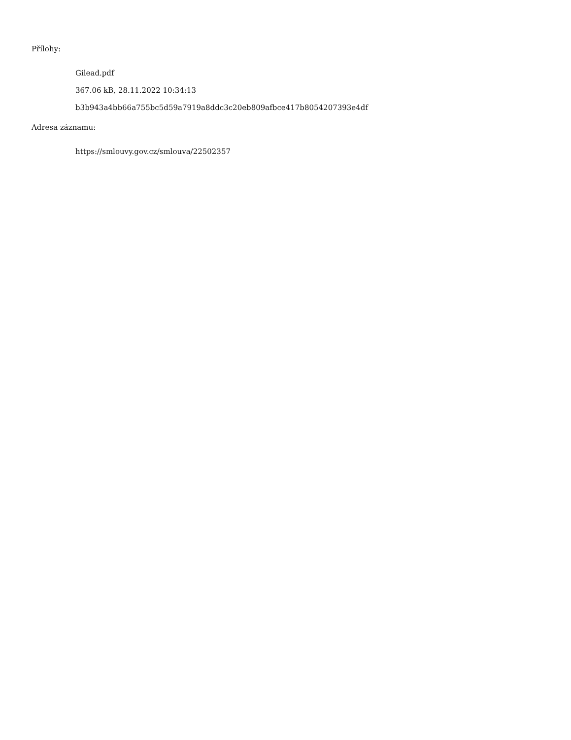Přílohy:
Gilead.pdf
367.06 kB, 28.11.2022 10:34:13
b3b943a4bb66a755bc5d59a7919a8ddc3c20eb809afbce417b8054207393e4df
Adresa záznamu:
https://smlouvy.gov.cz/smlouva/22502357